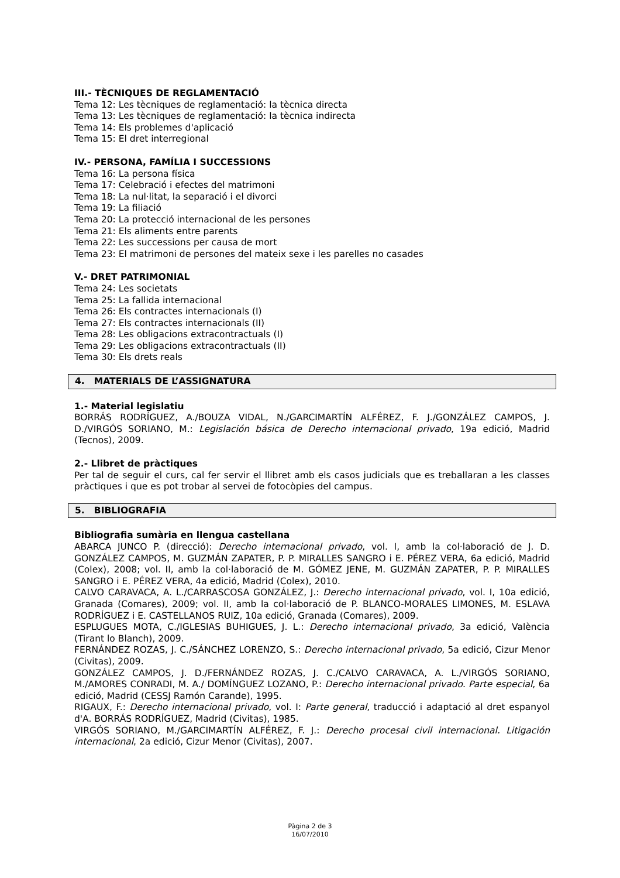III.- TÈCNIQUES DE REGLAMENTACIÓ
Tema 12: Les tècniques de reglamentació: la tècnica directa
Tema 13: Les tècniques de reglamentació: la tècnica indirecta
Tema 14: Els problemes d'aplicació
Tema 15: El dret interregional
IV.- PERSONA, FAMÍLIA I SUCCESSIONS
Tema 16: La persona física
Tema 17: Celebració i efectes del matrimoni
Tema 18: La nul·litat, la separació i el divorci
Tema 19: La filiació
Tema 20: La protecció internacional de les persones
Tema 21: Els aliments entre parents
Tema 22: Les successions per causa de mort
Tema 23: El matrimoni de persones del mateix sexe i les parelles no casades
V.- DRET PATRIMONIAL
Tema 24: Les societats
Tema 25: La fallida internacional
Tema 26: Els contractes internacionals (I)
Tema 27: Els contractes internacionals (II)
Tema 28: Les obligacions extracontractuals (I)
Tema 29: Les obligacions extracontractuals (II)
Tema 30: Els drets reals
4. MATERIALS DE L’ASSIGNATURA
1.- Material legislatiu
BORRÁS RODRÍGUEZ, A./BOUZA VIDAL, N./GARCIMARTÍN ALFÉREZ, F. J./GONZÁLEZ CAMPOS, J. D./VIRGÓS SORIANO, M.: Legislación básica de Derecho internacional privado, 19a edició, Madrid (Tecnos), 2009.
2.- Llibret de pràctiques
Per tal de seguir el curs, cal fer servir el llibret amb els casos judicials que es treballaran a les classes pràctiques i que es pot trobar al servei de fotocòpies del campus.
5. BIBLIOGRAFIA
Bibliografia sumària en llengua castellana
ABARCA JUNCO P. (direcció): Derecho internacional privado, vol. I, amb la col·laboració de J. D. GONZÁLEZ CAMPOS, M. GUZMÁN ZAPATER, P. P. MIRALLES SANGRO i E. PÉREZ VERA, 6a edició, Madrid (Colex), 2008; vol. II, amb la col·laboració de M. GÓMEZ JENE, M. GUZMÁN ZAPATER, P. P. MIRALLES SANGRO i E. PÉREZ VERA, 4a edició, Madrid (Colex), 2010.
CALVO CARAVACA, A. L./CARRASCOSA GONZÁLEZ, J.: Derecho internacional privado, vol. I, 10a edició, Granada (Comares), 2009; vol. II, amb la col·laboració de P. BLANCO-MORALES LIMONES, M. ESLAVA RODRÍGUEZ i E. CASTELLANOS RUIZ, 10a edició, Granada (Comares), 2009.
ESPLUGUES MOTA, C./IGLESIAS BUHIGUES, J. L.: Derecho internacional privado, 3a edició, València (Tirant lo Blanch), 2009.
FERNÁNDEZ ROZAS, J. C./SÁNCHEZ LORENZO, S.: Derecho internacional privado, 5a edició, Cizur Menor (Civitas), 2009.
GONZÁLEZ CAMPOS, J. D./FERNÁNDEZ ROZAS, J. C./CALVO CARAVACA, A. L./VIRGÓS SORIANO, M./AMORES CONRADI, M. A./ DOMÍNGUEZ LOZANO, P.: Derecho internacional privado. Parte especial, 6a edició, Madrid (CESSJ Ramón Carande), 1995.
RIGAUX, F.: Derecho internacional privado, vol. I: Parte general, traducció i adaptació al dret espanyol d'A. BORRÁS RODRÍGUEZ, Madrid (Civitas), 1985.
VIRGÓS SORIANO, M./GARCIMARTÍN ALFÉREZ, F. J.: Derecho procesal civil internacional. Litigación internacional, 2a edició, Cizur Menor (Civitas), 2007.
Pàgina 2 de 3
16/07/2010